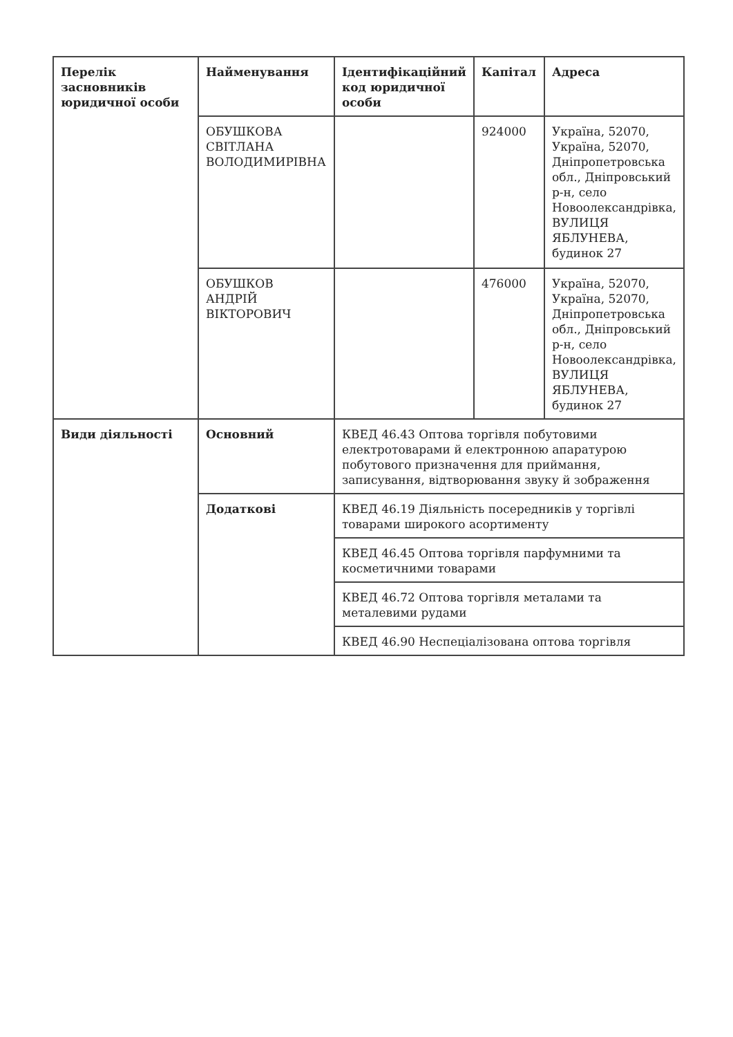| Перелік засновників юридичної особи | Найменування | Ідентифікаційний код юридичної особи | Капітал | Адреса |
| --- | --- | --- | --- | --- |
| | ОБУШКОВА СВІТЛАНА ВОЛОДИМИРІВНА | | 924000 | Україна, 52070, Україна, 52070, Дніпропетровська обл., Дніпровський р-н, село Новоолександрівка, ВУЛИЦЯ ЯБЛУНЕВА, будинок 27 |
| | ОБУШКОВ АНДРІЙ ВІКТОРОВИЧ | | 476000 | Україна, 52070, Україна, 52070, Дніпропетровська обл., Дніпровський р-н, село Новоолександрівка, ВУЛИЦЯ ЯБЛУНЕВА, будинок 27 |
| Види діяльності | Основний | КВЕД 46.43 Оптова торгівля побутовими електротоварами й електронною апаратурою побутового призначення для приймання, записування, відтворювання звуку й зображення | | |
| | Додаткові | КВЕД 46.19 Діяльність посередників у торгівлі товарами широкого асортименту | | |
| | | КВЕД 46.45 Оптова торгівля парфумними та косметичними товарами | | |
| | | КВЕД 46.72 Оптова торгівля металами та металевими рудами | | |
| | | КВЕД 46.90 Неспеціалізована оптова торгівля | | |